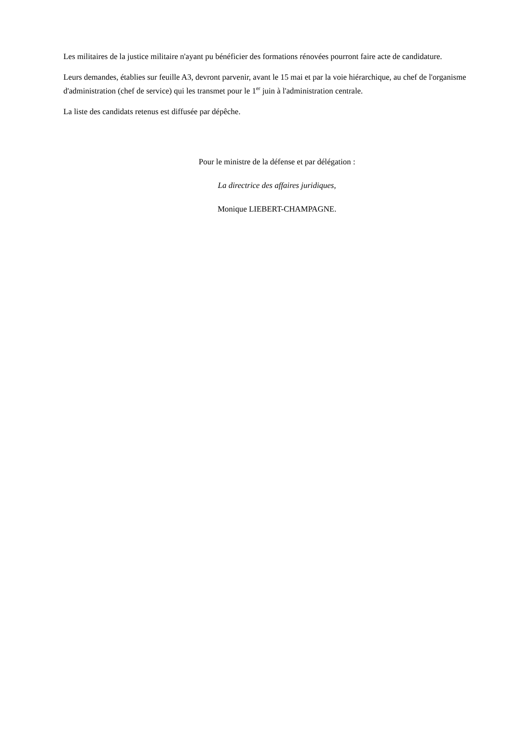Les militaires de la justice militaire n'ayant pu bénéficier des formations rénovées pourront faire acte de candidature.
Leurs demandes, établies sur feuille A3, devront parvenir, avant le 15 mai et par la voie hiérarchique, au chef de l'organisme d'administration (chef de service) qui les transmet pour le 1<sup>er</sup> juin à l'administration centrale.
La liste des candidats retenus est diffusée par dépêche.
Pour le ministre de la défense et par délégation :
La directrice des affaires juridiques,
Monique LIEBERT-CHAMPAGNE.